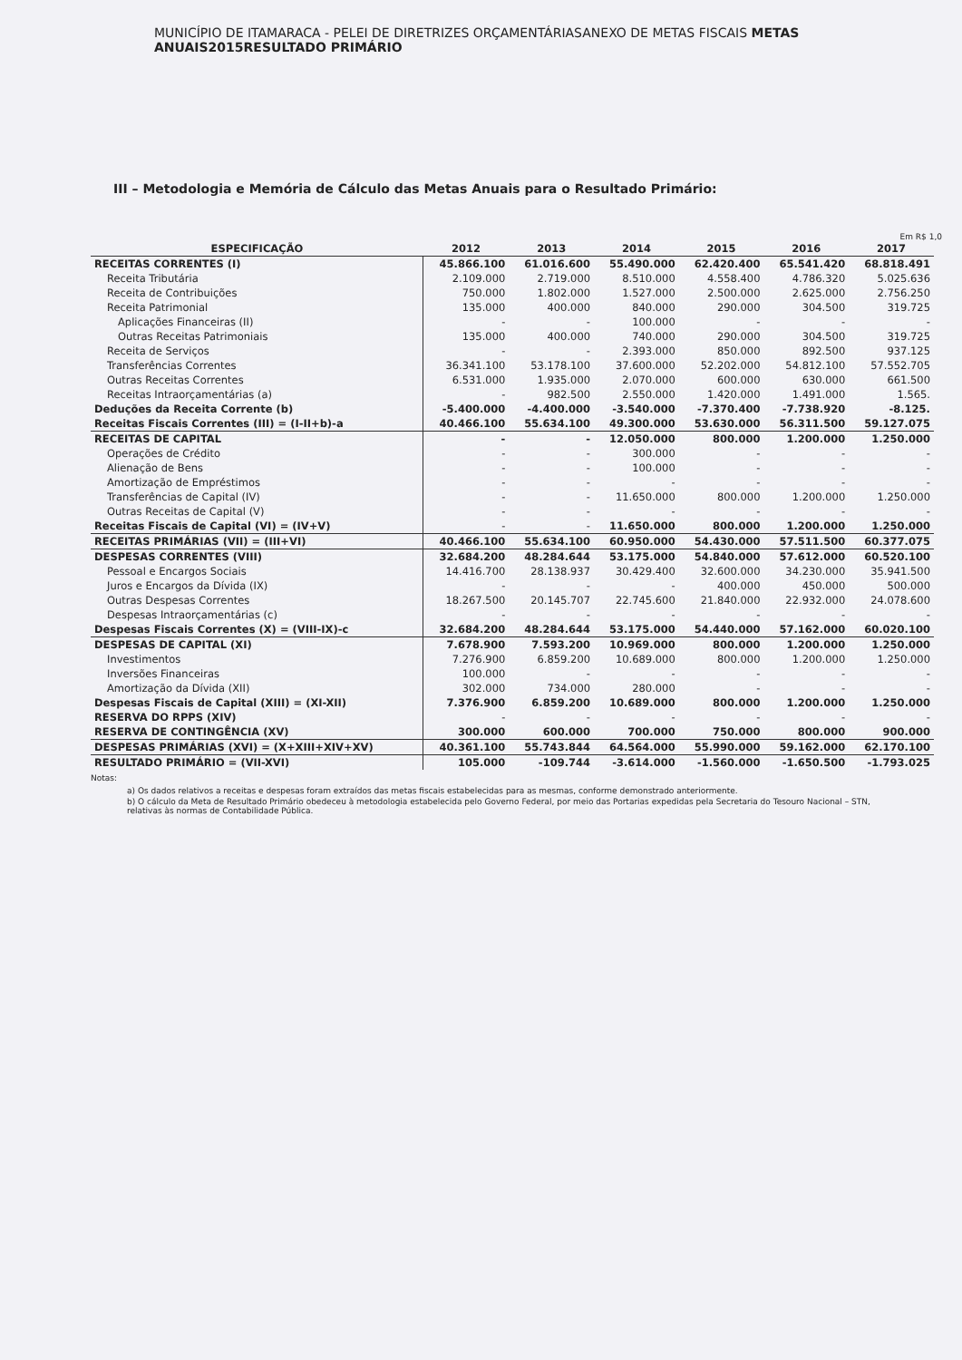MUNICÍPIO DE ITAMARACA - PELEI DE DIRETRIZES ORÇAMENTÁRIASANEXO DE METAS FISCAIS METAS ANUAIS2015RESULTADO PRIMÁRIO
III – Metodologia e Memória de Cálculo das Metas Anuais para o Resultado Primário:
Em R$ 1,0
| ESPECIFICAÇÃO | 2012 | 2013 | 2014 | 2015 | 2016 | 2017 |
| --- | --- | --- | --- | --- | --- | --- |
| RECEITAS CORRENTES (I) | 45.866.100 | 61.016.600 | 55.490.000 | 62.420.400 | 65.541.420 | 68.818.491 |
| Receita Tributária | 2.109.000 | 2.719.000 | 8.510.000 | 4.558.400 | 4.786.320 | 5.025.636 |
| Receita de Contribuições | 750.000 | 1.802.000 | 1.527.000 | 2.500.000 | 2.625.000 | 2.756.250 |
| Receita Patrimonial | 135.000 | 400.000 | 840.000 | 290.000 | 304.500 | 319.725 |
| Aplicações Financeiras (II) | - | - | 100.000 | - | - | - |
| Outras Receitas Patrimoniais | 135.000 | 400.000 | 740.000 | 290.000 | 304.500 | 319.725 |
| Receita de Serviços | - | - | 2.393.000 | 850.000 | 892.500 | 937.125 |
| Transferências Correntes | 36.341.100 | 53.178.100 | 37.600.000 | 52.202.000 | 54.812.100 | 57.552.705 |
| Outras Receitas Correntes | 6.531.000 | 1.935.000 | 2.070.000 | 600.000 | 630.000 | 661.500 |
| Receitas Intraorçamentárias (a) | - | 982.500 | 2.550.000 | 1.420.000 | 1.491.000 | 1.565. |
| Deduções da Receita Corrente (b) | -5.400.000 | -4.400.000 | -3.540.000 | -7.370.400 | -7.738.920 | -8.125. |
| Receitas Fiscais Correntes (III) = (I-II+b)-a | 40.466.100 | 55.634.100 | 49.300.000 | 53.630.000 | 56.311.500 | 59.127.075 |
| RECEITAS DE CAPITAL | - | - | 12.050.000 | 800.000 | 1.200.000 | 1.250.000 |
| Operações de Crédito | - | - | 300.000 | - | - | - |
| Alienação de Bens | - | - | 100.000 | - | - | - |
| Amortização de Empréstimos | - | - | - | - | - | - |
| Transferências de Capital (IV) | - | - | 11.650.000 | 800.000 | 1.200.000 | 1.250.000 |
| Outras Receitas de Capital (V) | - | - | - | - | - | - |
| Receitas Fiscais de Capital (VI) = (IV+V) | - | - | 11.650.000 | 800.000 | 1.200.000 | 1.250.000 |
| RECEITAS PRIMÁRIAS (VII) = (III+VI) | 40.466.100 | 55.634.100 | 60.950.000 | 54.430.000 | 57.511.500 | 60.377.075 |
| DESPESAS CORRENTES (VIII) | 32.684.200 | 48.284.644 | 53.175.000 | 54.840.000 | 57.612.000 | 60.520.100 |
| Pessoal e Encargos Sociais | 14.416.700 | 28.138.937 | 30.429.400 | 32.600.000 | 34.230.000 | 35.941.500 |
| Juros e Encargos da Dívida (IX) | - | - | - | 400.000 | 450.000 | 500.000 |
| Outras Despesas Correntes | 18.267.500 | 20.145.707 | 22.745.600 | 21.840.000 | 22.932.000 | 24.078.600 |
| Despesas Intraorçamentárias (c) | - | - | - | - | - | - |
| Despesas Fiscais Correntes (X) = (VIII-IX)-c | 32.684.200 | 48.284.644 | 53.175.000 | 54.440.000 | 57.162.000 | 60.020.100 |
| DESPESAS DE CAPITAL (XI) | 7.678.900 | 7.593.200 | 10.969.000 | 800.000 | 1.200.000 | 1.250.000 |
| Investimentos | 7.276.900 | 6.859.200 | 10.689.000 | 800.000 | 1.200.000 | 1.250.000 |
| Inversões Financeiras | 100.000 | - | - | - | - | - |
| Amortização da Dívida (XII) | 302.000 | 734.000 | 280.000 | - | - | - |
| Despesas Fiscais de Capital (XIII) = (XI-XII) | 7.376.900 | 6.859.200 | 10.689.000 | 800.000 | 1.200.000 | 1.250.000 |
| RESERVA DO RPPS (XIV) | - | - | - | - | - | - |
| RESERVA DE CONTINGÊNCIA (XV) | 300.000 | 600.000 | 700.000 | 750.000 | 800.000 | 900.000 |
| DESPESAS PRIMÁRIAS (XVI) = (X+XIII+XIV+XV) | 40.361.100 | 55.743.844 | 64.564.000 | 55.990.000 | 59.162.000 | 62.170.100 |
| RESULTADO PRIMÁRIO = (VII-XVI) | 105.000 | -109.744 | -3.614.000 | -1.560.000 | -1.650.500 | -1.793.025 |
Notas:
a) Os dados relativos a receitas e despesas foram extraídos das metas fiscais estabelecidas para as mesmas, conforme demonstrado anteriormente.
b) O cálculo da Meta de Resultado Primário obedeceu à metodologia estabelecida pelo Governo Federal, por meio das Portarias expedidas pela Secretaria do Tesouro Nacional – STN, relativas às normas de Contabilidade Pública.